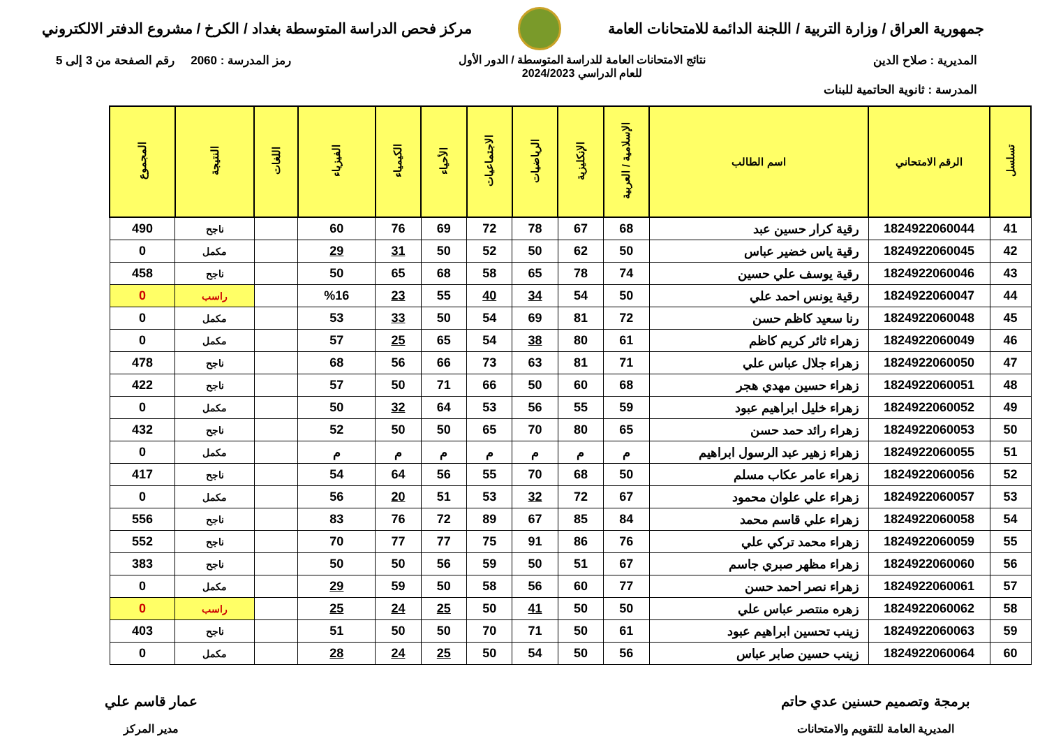جمهورية العراق / وزارة التربية / اللجنة الدائمة للامتحانات العامة
مركز فحص الدراسة المتوسطة بغداد / الكرخ / مشروع الدفتر الالكتروني
المديرية : صلاح الدين نتائج الامتحانات العامة للدراسة المتوسطة / الدور الأول
للعام الدراسي 2024/2023
رمز المدرسة : 2060 رقم الصفحة من 3 إلى 5
المدرسة : ثانوية الحاتمية للبنات
| تسلسل | الرقم الامتحاني | اسم الطالب | الإسلامية / العربية | الإنكليزية | الرياضيات | الاجتماعيات | الأحياء | الكيمياء | الفيزياء | اللغات | النتيجة | المجموع |
| --- | --- | --- | --- | --- | --- | --- | --- | --- | --- | --- | --- | --- |
| 41 | 1824922060044 | رقية كرار حسين عبد | 68 | 67 | 78 | 72 | 69 | 76 | 60 | | ناجح | 490 |
| 42 | 1824922060045 | رقية ياس خضير عباس | 50 | 62 | 50 | 52 | 50 | 31 | 29 | | مكمل | 0 |
| 43 | 1824922060046 | رقية يوسف علي حسين | 74 | 78 | 65 | 58 | 68 | 65 | 50 | | ناجح | 458 |
| 44 | 1824922060047 | رقية يونس احمد علي | 50 | 54 | 34 | 40 | 55 | 23 | %16 | | راسب | 0 |
| 45 | 1824922060048 | رنا سعيد كاظم حسن | 72 | 81 | 69 | 54 | 50 | 33 | 53 | | مكمل | 0 |
| 46 | 1824922060049 | زهراء ثائر كريم كاظم | 61 | 80 | 38 | 54 | 65 | 25 | 57 | | مكمل | 0 |
| 47 | 1824922060050 | زهراء جلال عباس علي | 71 | 81 | 63 | 73 | 66 | 56 | 68 | | ناجح | 478 |
| 48 | 1824922060051 | زهراء حسين مهدي هجر | 68 | 60 | 50 | 66 | 71 | 50 | 57 | | ناجح | 422 |
| 49 | 1824922060052 | زهراء خليل ابراهيم عبود | 59 | 55 | 56 | 53 | 64 | 32 | 50 | | مكمل | 0 |
| 50 | 1824922060053 | زهراء رائد حمد حسن | 65 | 80 | 70 | 65 | 50 | 50 | 52 | | ناجح | 432 |
| 51 | 1824922060055 | زهراء زهير عبد الرسول ابراهيم | م | م | م | م | م | م | م | | مكمل | 0 |
| 52 | 1824922060056 | زهراء عامر عكاب مسلم | 50 | 68 | 70 | 55 | 56 | 64 | 54 | | ناجح | 417 |
| 53 | 1824922060057 | زهراء علي علوان محمود | 67 | 72 | 32 | 53 | 51 | 20 | 56 | | مكمل | 0 |
| 54 | 1824922060058 | زهراء علي قاسم محمد | 84 | 85 | 67 | 89 | 72 | 76 | 83 | | ناجح | 556 |
| 55 | 1824922060059 | زهراء محمد تركي علي | 76 | 86 | 91 | 75 | 77 | 77 | 70 | | ناجح | 552 |
| 56 | 1824922060060 | زهراء مظهر صبري جاسم | 67 | 51 | 50 | 59 | 56 | 50 | 50 | | ناجح | 383 |
| 57 | 1824922060061 | زهراء نصر احمد حسن | 77 | 60 | 56 | 58 | 50 | 59 | 29 | | مكمل | 0 |
| 58 | 1824922060062 | زهره منتصر عباس علي | 50 | 50 | 41 | 50 | 25 | 24 | 25 | | راسب | 0 |
| 59 | 1824922060063 | زينب تحسين ابراهيم عبود | 61 | 50 | 71 | 70 | 50 | 50 | 51 | | ناجح | 403 |
| 60 | 1824922060064 | زينب حسين صابر عباس | 56 | 50 | 54 | 50 | 25 | 24 | 28 | | مكمل | 0 |
برمجة وتصميم حسنين عدي حاتم
المديرية العامة للتقويم والامتحانات
عمار قاسم علي
مدير المركز